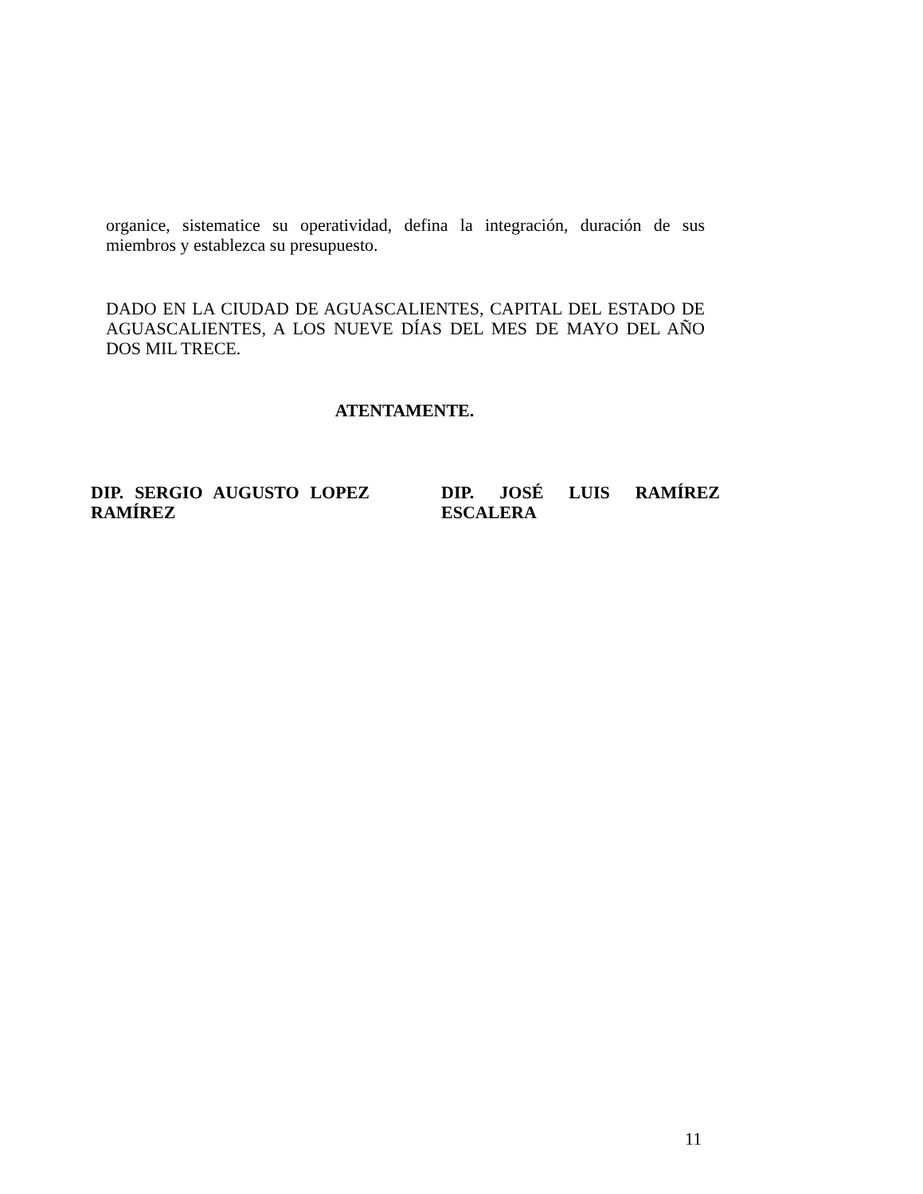organice, sistematice su operatividad, defina la integración, duración de sus miembros y establezca su presupuesto.
DADO EN LA CIUDAD DE AGUASCALIENTES, CAPITAL DEL ESTADO DE AGUASCALIENTES, A LOS NUEVE DÍAS DEL MES DE MAYO DEL AÑO DOS MIL TRECE.
ATENTAMENTE.
DIP. SERGIO AUGUSTO LOPEZ RAMÍREZ
DIP. JOSÉ LUIS RAMÍREZ ESCALERA
11